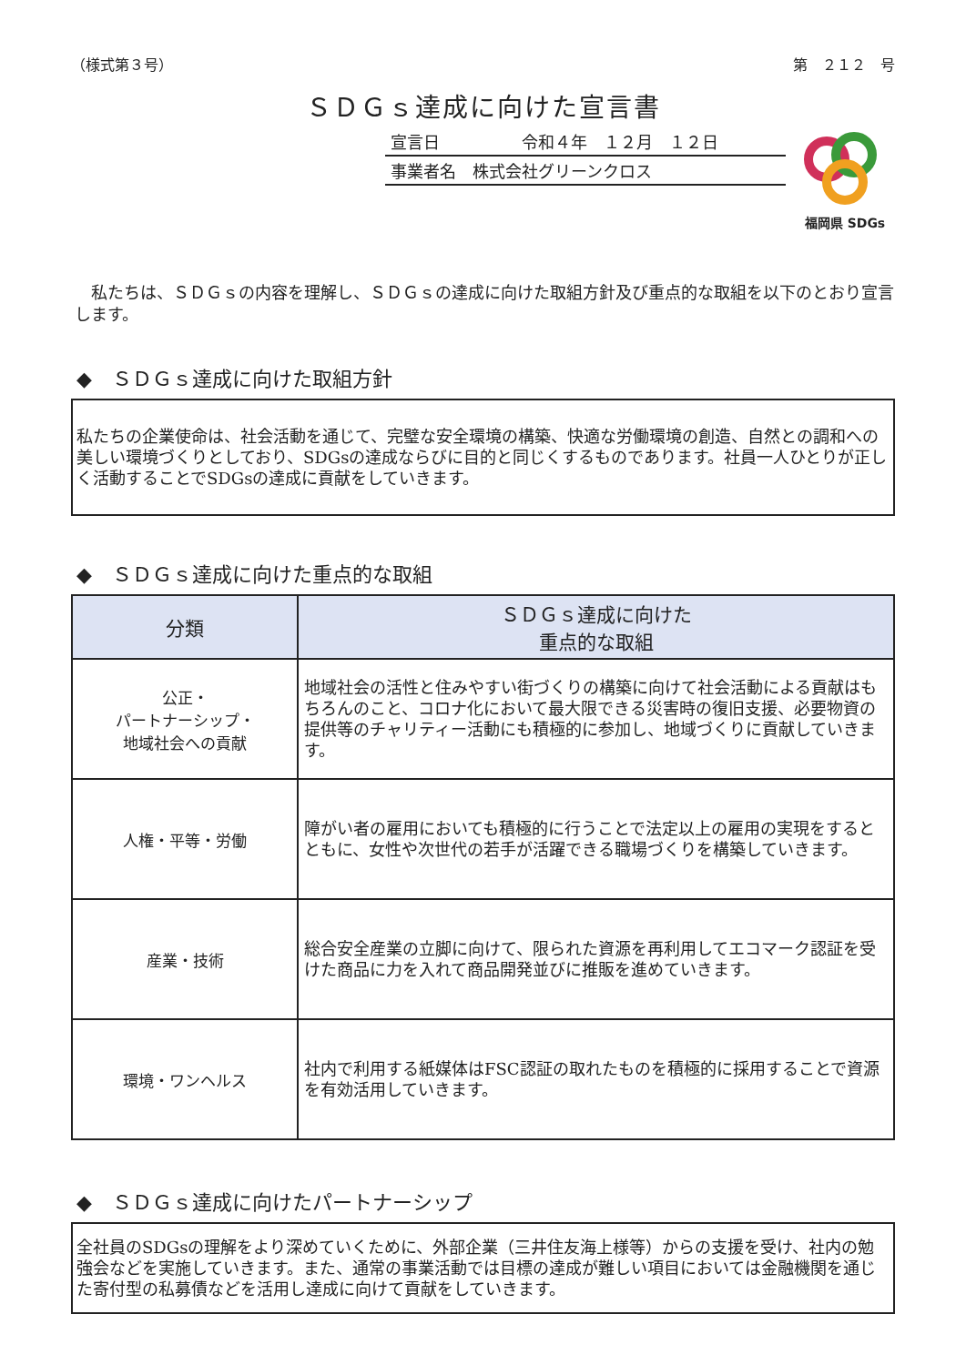（様式第３号） 第　２１２　号
ＳＤＧｓ達成に向けた宣言書
宣言日　　　　　令和４年　１２月　１２日
事業者名　株式会社グリーンクロス
福岡県 SDGs
　私たちは、ＳＤＧｓの内容を理解し、ＳＤＧｓの達成に向けた取組方針及び重点的な取組を以下のとおり宣言します。
◆　ＳＤＧｓ達成に向けた取組方針
私たちの企業使命は、社会活動を通じて、完璧な安全環境の構築、快適な労働環境の創造、自然との調和への美しい環境づくりとしており、SDGsの達成ならびに目的と同じくするものであります。社員一人ひとりが正しく活動することでSDGsの達成に貢献をしていきます。
◆　ＳＤＧｓ達成に向けた重点的な取組
| 分類 | ＳＤＧｓ達成に向けた 重点的な取組 |
| --- | --- |
| 公正・ パートナーシップ・ 地域社会への貢献 | 地域社会の活性と住みやすい街づくりの構築に向けて社会活動による貢献はもちろんのこと、コロナ化において最大限できる災害時の復旧支援、必要物資の提供等のチャリティー活動にも積極的に参加し、地域づくりに貢献していきます。 |
| 人権・平等・労働 | 障がい者の雇用においても積極的に行うことで法定以上の雇用の実現をするとともに、女性や次世代の若手が活躍できる職場づくりを構築していきます。 |
| 産業・技術 | 総合安全産業の立脚に向けて、限られた資源を再利用してエコマーク認証を受けた商品に力を入れて商品開発並びに推販を進めていきます。 |
| 環境・ワンヘルス | 社内で利用する紙媒体はFSC認証の取れたものを積極的に採用することで資源を有効活用していきます。 |
◆　ＳＤＧｓ達成に向けたパートナーシップ
全社員のSDGsの理解をより深めていくために、外部企業（三井住友海上様等）からの支援を受け、社内の勉強会などを実施していきます。また、通常の事業活動では目標の達成が難しい項目においては金融機関を通じた寄付型の私募債などを活用し達成に向けて貢献をしていきます。